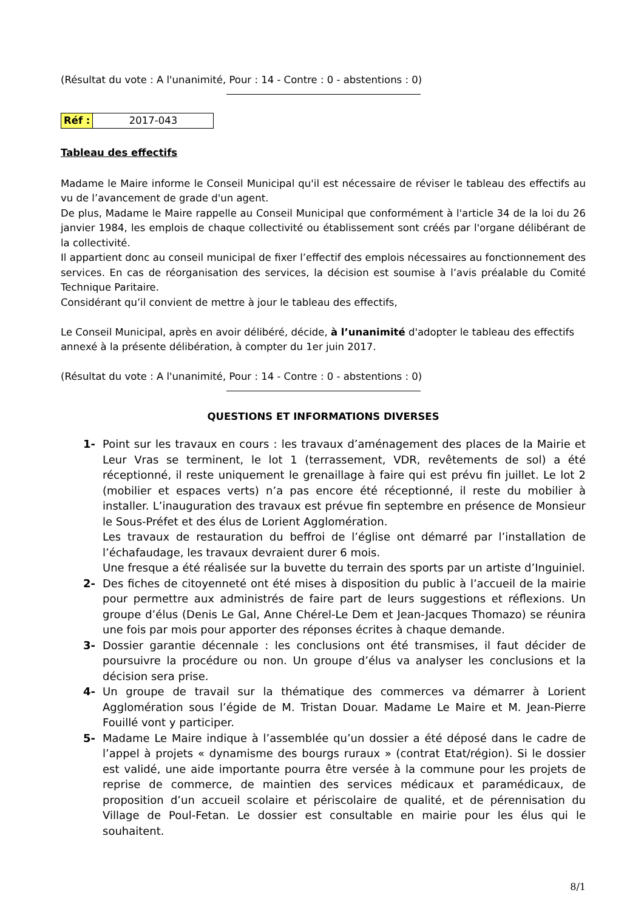(Résultat du vote : A l'unanimité, Pour : 14 - Contre : 0 - abstentions : 0)
| Réf : | 2017-043 |
Tableau des effectifs
Madame le Maire informe le Conseil Municipal qu'il est nécessaire de réviser le tableau des effectifs au vu de l’avancement de grade d'un agent.
De plus, Madame le Maire rappelle au Conseil Municipal que conformément à l'article 34 de la loi du 26 janvier 1984, les emplois de chaque collectivité ou établissement sont créés par l'organe délibérant de la collectivité.
Il appartient donc au conseil municipal de fixer l’effectif des emplois nécessaires au fonctionnement des services. En cas de réorganisation des services, la décision est soumise à l’avis préalable du Comité Technique Paritaire.
Considérant qu’il convient de mettre à jour le tableau des effectifs,
Le Conseil Municipal, après en avoir délibéré, décide, à l’unanimité d'adopter le tableau des effectifs annexé à la présente délibération, à compter du 1er juin 2017.
(Résultat du vote : A l'unanimité, Pour : 14 - Contre : 0 - abstentions : 0)
QUESTIONS ET INFORMATIONS DIVERSES
1- Point sur les travaux en cours : les travaux d’aménagement des places de la Mairie et Leur Vras se terminent, le lot 1 (terrassement, VDR, revêtements de sol) a été réceptionné, il reste uniquement le grenaillage à faire qui est prévu fin juillet. Le lot 2 (mobilier et espaces verts) n’a pas encore été réceptionné, il reste du mobilier à installer. L’inauguration des travaux est prévue fin septembre en présence de Monsieur le Sous-Préfet et des élus de Lorient Agglomération.
Les travaux de restauration du beffroi de l’église ont démarré par l’installation de l’échafaudage, les travaux devraient durer 6 mois.
Une fresque a été réalisée sur la buvette du terrain des sports par un artiste d’Inguiniel.
2- Des fiches de citoyenneté ont été mises à disposition du public à l’accueil de la mairie pour permettre aux administrés de faire part de leurs suggestions et réflexions. Un groupe d’élus (Denis Le Gal, Anne Chérel-Le Dem et Jean-Jacques Thomazo) se réunira une fois par mois pour apporter des réponses écrites à chaque demande.
3- Dossier garantie décennale : les conclusions ont été transmises, il faut décider de poursuivre la procédure ou non. Un groupe d’élus va analyser les conclusions et la décision sera prise.
4- Un groupe de travail sur la thématique des commerces va démarrer à Lorient Agglomération sous l’égide de M. Tristan Douar. Madame Le Maire et M. Jean-Pierre Fouillé vont y participer.
5- Madame Le Maire indique à l’assemblée qu’un dossier a été déposé dans le cadre de l’appel à projets « dynamisme des bourgs ruraux » (contrat Etat/région). Si le dossier est validé, une aide importante pourra être versée à la commune pour les projets de reprise de commerce, de maintien des services médicaux et paramédicaux, de proposition d’un accueil scolaire et périscolaire de qualité, et de pérennisation du Village de Poul-Fetan. Le dossier est consultable en mairie pour les élus qui le souhaitent.
8/1